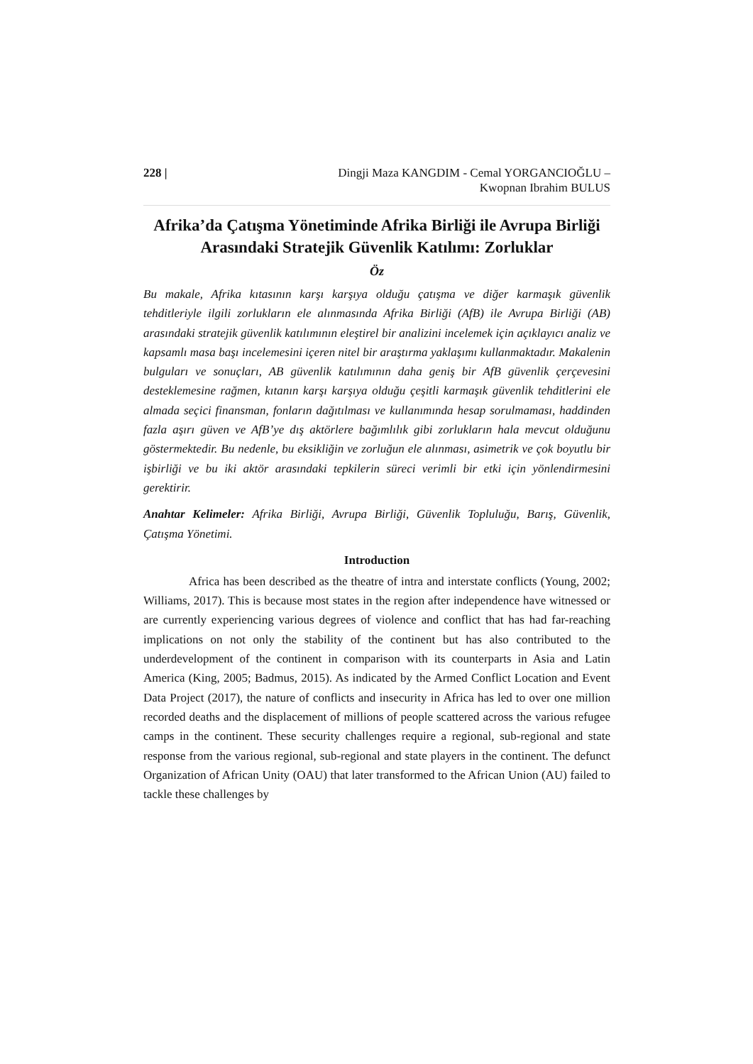228 | Dingji Maza KANGDIM - Cemal YORGANCIOĞLU –
Kwopnan Ibrahim BULUS
Afrika’da Çatışma Yönetiminde Afrika Birliği ile Avrupa Birliği Arasındaki Stratejik Güvenlik Katılımı: Zorluklar
Öz
Bu makale, Afrika kıtasının karşı karşıya olduğu çatışma ve diğer karmaşık güvenlik tehditleriyle ilgili zorlukların ele alınmasında Afrika Birliği (AfB) ile Avrupa Birliği (AB) arasındaki stratejik güvenlik katılımının eleştirel bir analizini incelemek için açıklayıcı analiz ve kapsamlı masa başı incelemesini içeren nitel bir araştırma yaklaşımı kullanmaktadır. Makalenin bulguları ve sonuçları, AB güvenlik katılımının daha geniş bir AfB güvenlik çerçevesini desteklemesine rağmen, kıtanın karşı karşıya olduğu çeşitli karmaşık güvenlik tehditlerini ele almada seçici finansman, fonların dağıtılması ve kullanımında hesap sorulmaması, haddinden fazla aşırı güven ve AfB’ye dış aktörlere bağımlılık gibi zorlukların hala mevcut olduğunu göstermektedir. Bu nedenle, bu eksikliğin ve zorluğun ele alınması, asimetrik ve çok boyutlu bir işbirliği ve bu iki aktör arasındaki tepkilerin süreci verimli bir etki için yönlendirmesini gerektirir.
Anahtar Kelimeler: Afrika Birliği, Avrupa Birliği, Güvenlik Topluluğu, Barış, Güvenlik, Çatışma Yönetimi.
Introduction
Africa has been described as the theatre of intra and interstate conflicts (Young, 2002; Williams, 2017). This is because most states in the region after independence have witnessed or are currently experiencing various degrees of violence and conflict that has had far-reaching implications on not only the stability of the continent but has also contributed to the underdevelopment of the continent in comparison with its counterparts in Asia and Latin America (King, 2005; Badmus, 2015). As indicated by the Armed Conflict Location and Event Data Project (2017), the nature of conflicts and insecurity in Africa has led to over one million recorded deaths and the displacement of millions of people scattered across the various refugee camps in the continent. These security challenges require a regional, sub-regional and state response from the various regional, sub-regional and state players in the continent. The defunct Organization of African Unity (OAU) that later transformed to the African Union (AU) failed to tackle these challenges by